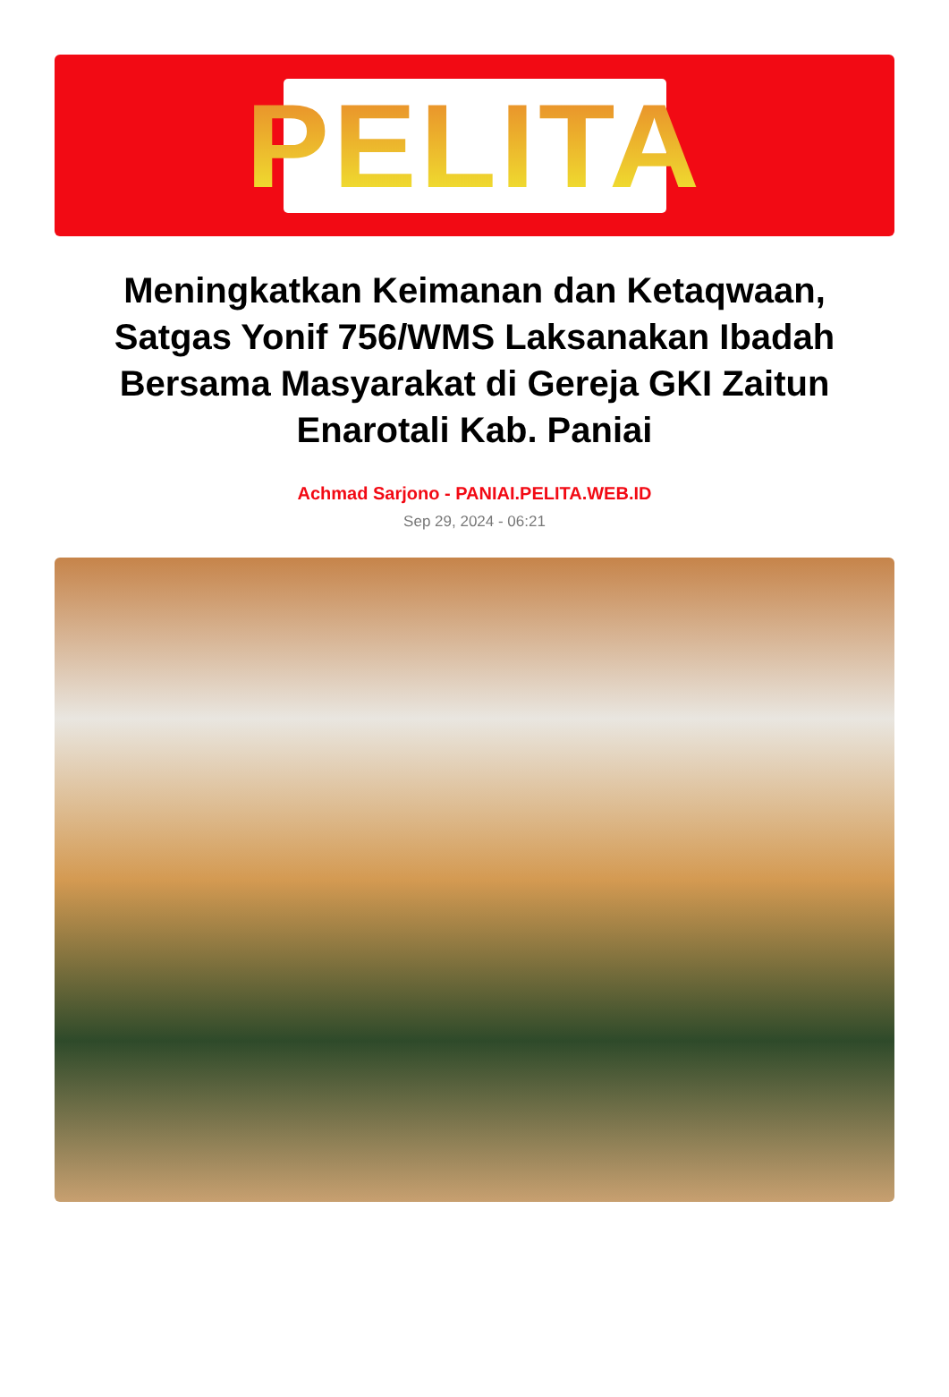PELITA
Meningkatkan Keimanan dan Ketaqwaan, Satgas Yonif 756/WMS Laksanakan Ibadah Bersama Masyarakat di Gereja GKI Zaitun Enarotali Kab. Paniai
Achmad Sarjono - PANIAI.PELITA.WEB.ID
Sep 29, 2024 - 06:21